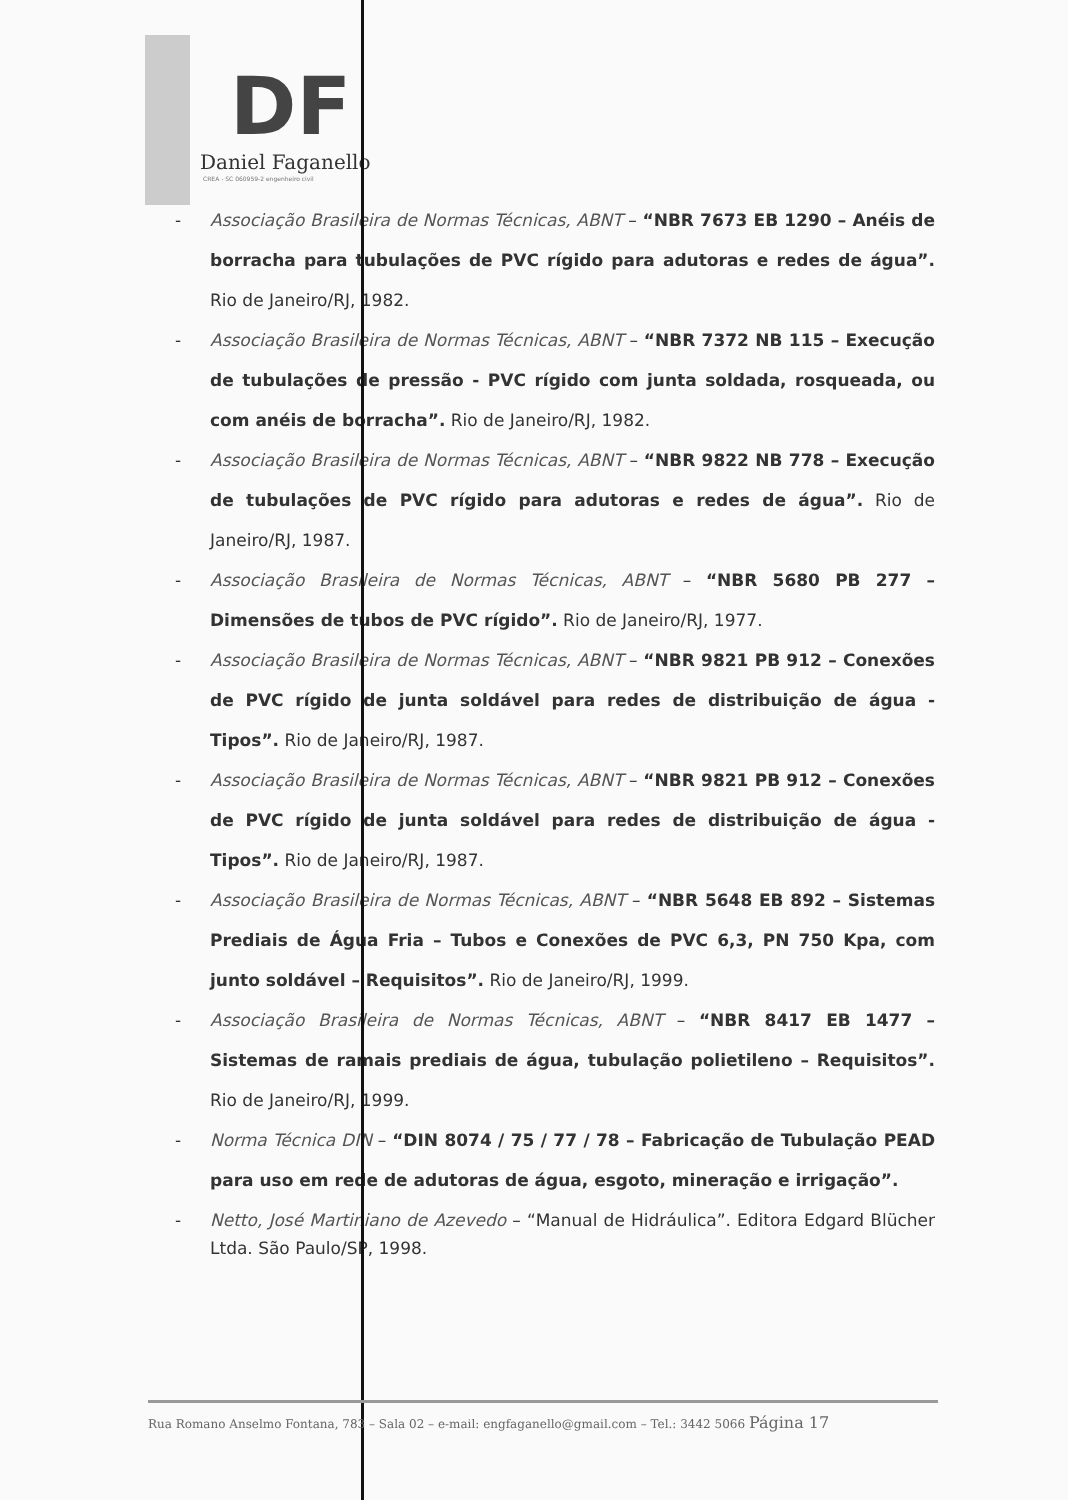DF
Daniel Faganello
CREA - SC 060959-2 engenheiro civil
- Associação Brasileira de Normas Técnicas, ABNT – “NBR 7673 EB 1290 – Anéis de borracha para tubulações de PVC rígido para adutoras e redes de água”. Rio de Janeiro/RJ, 1982.
- Associação Brasileira de Normas Técnicas, ABNT – “NBR 7372 NB 115 – Execução de tubulações de pressão - PVC rígido com junta soldada, rosqueada, ou com anéis de borracha”. Rio de Janeiro/RJ, 1982.
- Associação Brasileira de Normas Técnicas, ABNT – “NBR 9822 NB 778 – Execução de tubulações de PVC rígido para adutoras e redes de água”. Rio de Janeiro/RJ, 1987.
- Associação Brasileira de Normas Técnicas, ABNT – “NBR 5680 PB 277 – Dimensões de tubos de PVC rígido”. Rio de Janeiro/RJ, 1977.
- Associação Brasileira de Normas Técnicas, ABNT – “NBR 9821 PB 912 – Conexões de PVC rígido de junta soldável para redes de distribuição de água - Tipos”. Rio de Janeiro/RJ, 1987.
- Associação Brasileira de Normas Técnicas, ABNT – “NBR 9821 PB 912 – Conexões de PVC rígido de junta soldável para redes de distribuição de água - Tipos”. Rio de Janeiro/RJ, 1987.
- Associação Brasileira de Normas Técnicas, ABNT – “NBR 5648 EB 892 – Sistemas Prediais de Água Fria – Tubos e Conexões de PVC 6,3, PN 750 Kpa, com junto soldável – Requisitos”. Rio de Janeiro/RJ, 1999.
- Associação Brasileira de Normas Técnicas, ABNT – “NBR 8417 EB 1477 – Sistemas de ramais prediais de água, tubulação polietileno – Requisitos”. Rio de Janeiro/RJ, 1999.
- Norma Técnica DIN – “DIN 8074 / 75 / 77 / 78 – Fabricação de Tubulação PEAD para uso em rede de adutoras de água, esgoto, mineração e irrigação”.
- Netto, José Martiniano de Azevedo – “Manual de Hidráulica”. Editora Edgard Blücher Ltda. São Paulo/SP, 1998.
Rua Romano Anselmo Fontana, 783 – Sala 02 – e-mail: engfaganello@gmail.com – Tel.: 3442 5066 Página 17